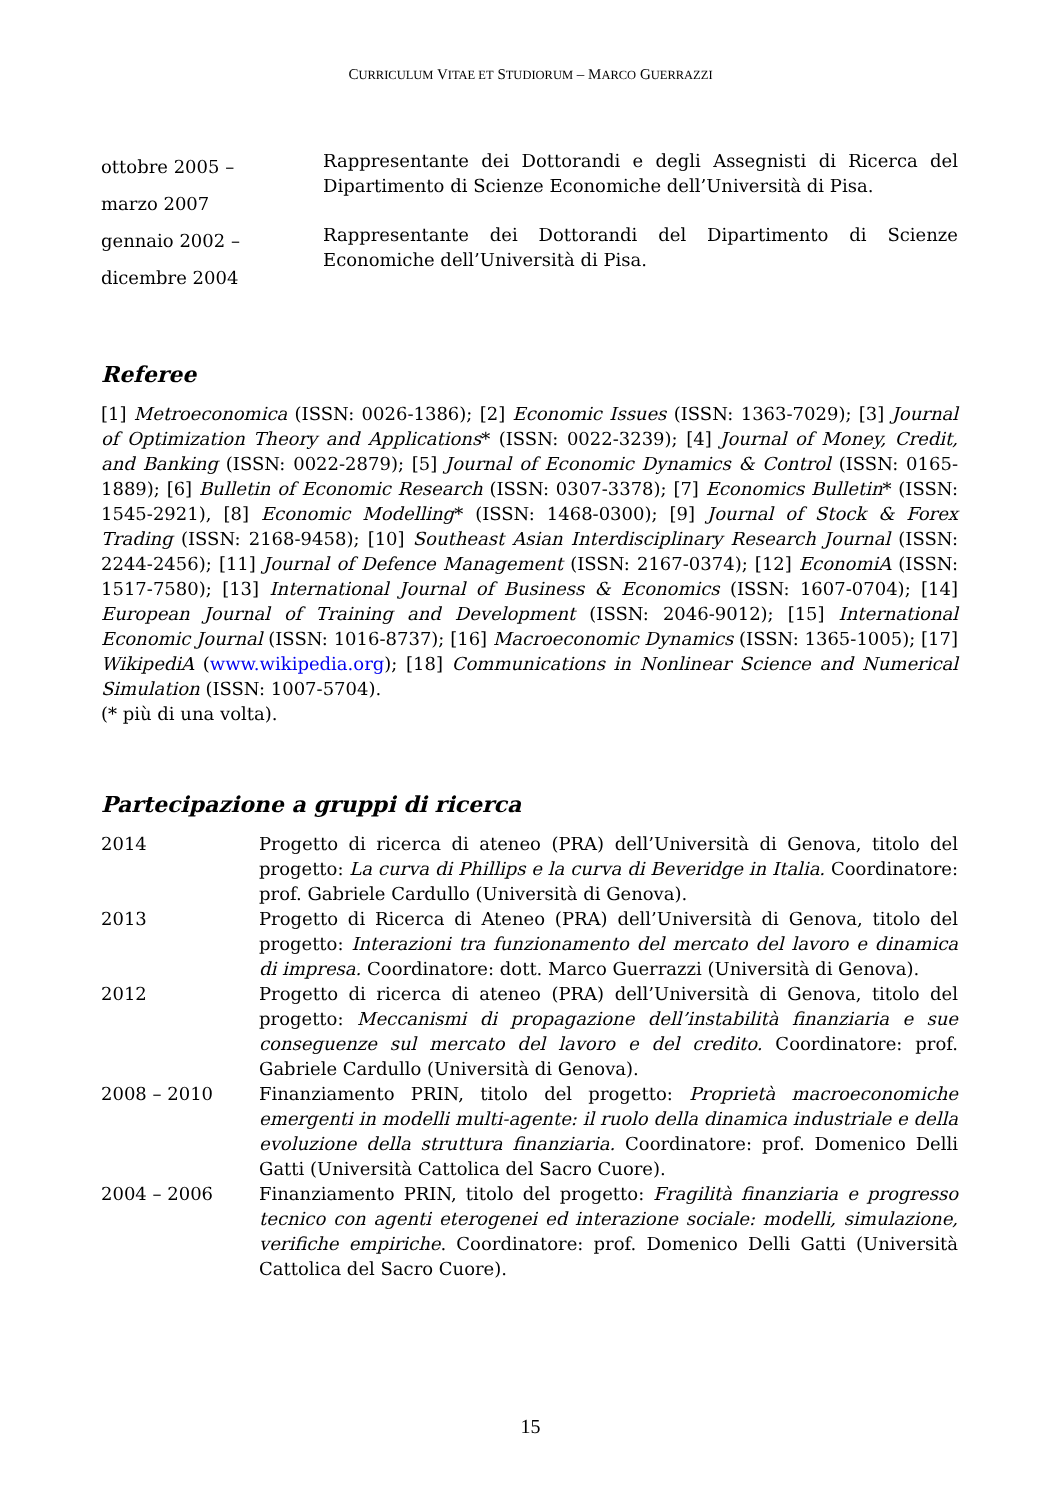CURRICULUM VITAE ET STUDIORUM – MARCO GUERRAZZI
ottobre 2005 –
marzo 2007
Rappresentante dei Dottorandi e degli Assegnisti di Ricerca del Dipartimento di Scienze Economiche dell’Università di Pisa.
gennaio 2002 –
dicembre 2004
Rappresentante dei Dottorandi del Dipartimento di Scienze Economiche dell’Università di Pisa.
Referee
[1] Metroeconomica (ISSN: 0026-1386); [2] Economic Issues (ISSN: 1363-7029); [3] Journal of Optimization Theory and Applications* (ISSN: 0022-3239); [4] Journal of Money, Credit, and Banking (ISSN: 0022-2879); [5] Journal of Economic Dynamics & Control (ISSN: 0165-1889); [6] Bulletin of Economic Research (ISSN: 0307-3378); [7] Economics Bulletin* (ISSN: 1545-2921), [8] Economic Modelling* (ISSN: 1468-0300); [9] Journal of Stock & Forex Trading (ISSN: 2168-9458); [10] Southeast Asian Interdisciplinary Research Journal (ISSN: 2244-2456); [11] Journal of Defence Management (ISSN: 2167-0374); [12] EconomiA (ISSN: 1517-7580); [13] International Journal of Business & Economics (ISSN: 1607-0704); [14] European Journal of Training and Development (ISSN: 2046-9012); [15] International Economic Journal (ISSN: 1016-8737); [16] Macroeconomic Dynamics (ISSN: 1365-1005); [17] WikipediA (www.wikipedia.org); [18] Communications in Nonlinear Science and Numerical Simulation (ISSN: 1007-5704).
(* più di una volta).
Partecipazione a gruppi di ricerca
2014 Progetto di ricerca di ateneo (PRA) dell’Università di Genova, titolo del progetto: La curva di Phillips e la curva di Beveridge in Italia. Coordinatore: prof. Gabriele Cardullo (Università di Genova).
2013 Progetto di Ricerca di Ateneo (PRA) dell’Università di Genova, titolo del progetto: Interazioni tra funzionamento del mercato del lavoro e dinamica di impresa. Coordinatore: dott. Marco Guerrazzi (Università di Genova).
2012 Progetto di ricerca di ateneo (PRA) dell’Università di Genova, titolo del progetto: Meccanismi di propagazione dell’instabilità finanziaria e sue conseguenze sul mercato del lavoro e del credito. Coordinatore: prof. Gabriele Cardullo (Università di Genova).
2008 – 2010 Finanziamento PRIN, titolo del progetto: Proprietà macroeconomiche emergenti in modelli multi-agente: il ruolo della dinamica industriale e della evoluzione della struttura finanziaria. Coordinatore: prof. Domenico Delli Gatti (Università Cattolica del Sacro Cuore).
2004 – 2006 Finanziamento PRIN, titolo del progetto: Fragilità finanziaria e progresso tecnico con agenti eterogenei ed interazione sociale: modelli, simulazione, verifiche empiriche. Coordinatore: prof. Domenico Delli Gatti (Università Cattolica del Sacro Cuore).
15